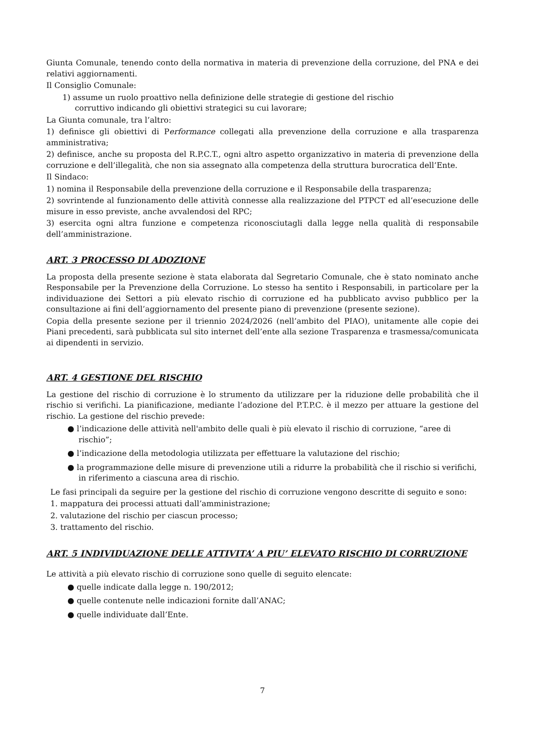Giunta Comunale, tenendo conto della normativa in materia di prevenzione della corruzione, del PNA e dei relativi aggiornamenti.
Il Consiglio Comunale:
1) assume un ruolo proattivo nella definizione delle strategie di gestione del rischio
corruttivo indicando gli obiettivi strategici su cui lavorare;
La Giunta comunale, tra l’altro:
1) definisce gli obiettivi di Performance collegati alla prevenzione della corruzione e alla trasparenza amministrativa;
2) definisce, anche su proposta del R.P.C.T., ogni altro aspetto organizzativo in materia di prevenzione della corruzione e dell’illegalità, che non sia assegnato alla competenza della struttura burocratica dell’Ente.
Il Sindaco:
1) nomina il Responsabile della prevenzione della corruzione e il Responsabile della trasparenza;
2) sovrintende al funzionamento delle attività connesse alla realizzazione del PTPCT ed all’esecuzione delle misure in esso previste, anche avvalendosi del RPC;
3) esercita ogni altra funzione e competenza riconosciutagli dalla legge nella qualità di responsabile dell’amministrazione.
ART. 3 PROCESSO DI ADOZIONE
La proposta della presente sezione è stata elaborata dal Segretario Comunale, che è stato nominato anche Responsabile per la Prevenzione della Corruzione. Lo stesso ha sentito i Responsabili, in particolare per la individuazione dei Settori a più elevato rischio di corruzione ed ha pubblicato avviso pubblico per la consultazione ai fini dell’aggiornamento del presente piano di prevenzione (presente sezione).
Copia della presente sezione per il triennio 2024/2026 (nell’ambito del PIAO), unitamente alle copie dei Piani precedenti, sarà pubblicata sul sito internet dell’ente alla sezione Trasparenza e trasmessa/comunicata ai dipendenti in servizio.
ART. 4 GESTIONE DEL RISCHIO
La gestione del rischio di corruzione è lo strumento da utilizzare per la riduzione delle probabilità che il rischio si verifichi. La pianificazione, mediante l’adozione del P.T.P.C. è il mezzo per attuare la gestione del rischio. La gestione del rischio prevede:
● l’indicazione delle attività nell'ambito delle quali è più elevato il rischio di corruzione, “aree di rischio”;
● l’indicazione della metodologia utilizzata per effettuare la valutazione del rischio;
● la programmazione delle misure di prevenzione utili a ridurre la probabilità che il rischio si verifichi, in riferimento a ciascuna area di rischio.
Le fasi principali da seguire per la gestione del rischio di corruzione vengono descritte di seguito e sono:
1. mappatura dei processi attuati dall’amministrazione;
2. valutazione del rischio per ciascun processo;
3. trattamento del rischio.
ART. 5 INDIVIDUAZIONE DELLE ATTIVITA’ A PIU’ ELEVATO RISCHIO DI CORRUZIONE
Le attività a più elevato rischio di corruzione sono quelle di seguito elencate:
● quelle indicate dalla legge n. 190/2012;
● quelle contenute nelle indicazioni fornite dall’ANAC;
● quelle individuate dall’Ente.
7